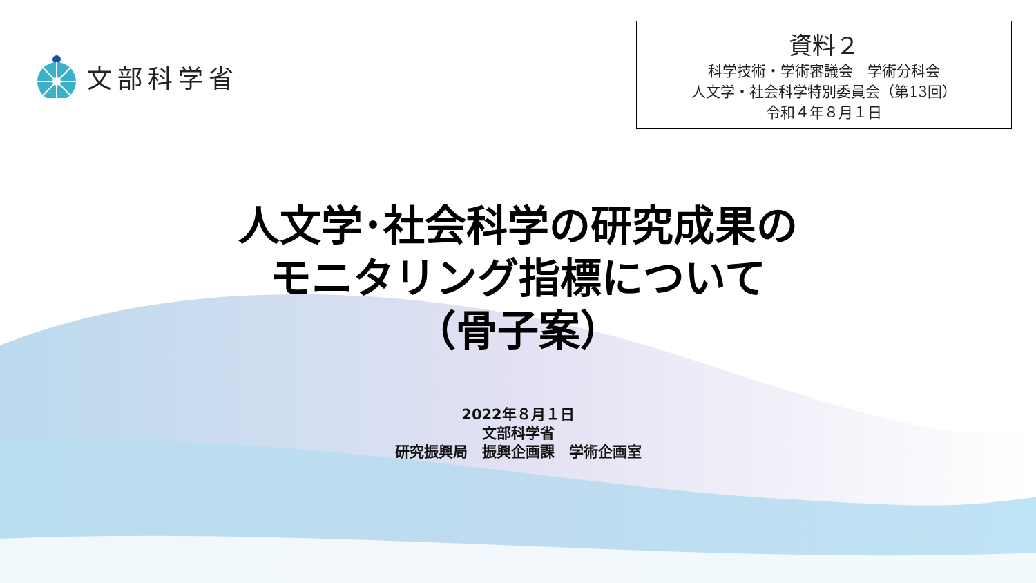文部科学省
資料２
科学技術・学術審議会　学術分科会
人文学・社会科学特別委員会（第13回）
令和４年８月１日
人文学･社会科学の研究成果の
モニタリング指標について
（骨子案）
2022年８月１日
文部科学省
研究振興局　振興企画課　学術企画室